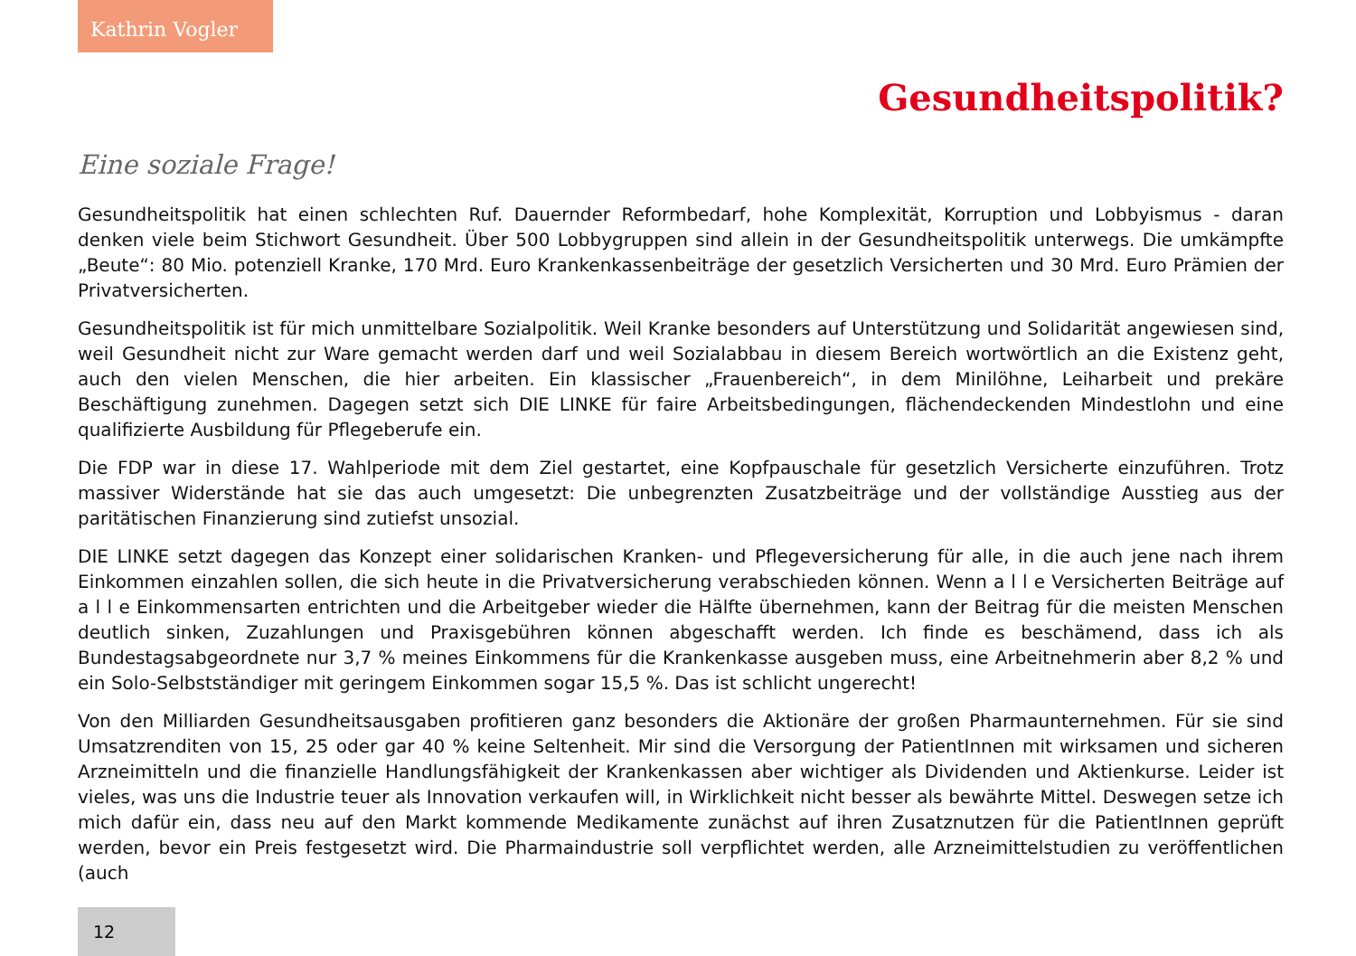Kathrin Vogler
Gesundheitspolitik?
Eine soziale Frage!
Gesundheitspolitik hat einen schlechten Ruf. Dauernder Reformbedarf, hohe Komplexität, Korruption und Lobbyismus - daran denken viele beim Stichwort Gesundheit. Über 500 Lobbygruppen sind allein in der Gesundheitspolitik unterwegs. Die umkämpfte „Beute“: 80 Mio. potenziell Kranke, 170 Mrd. Euro Krankenkassenbeiträge der gesetzlich Versicherten und 30 Mrd. Euro Prämien der Privatversicherten.
Gesundheitspolitik ist für mich unmittelbare Sozialpolitik. Weil Kranke besonders auf Unterstützung und Solidarität angewiesen sind, weil Gesundheit nicht zur Ware gemacht werden darf und weil Sozialabbau in diesem Bereich wortwörtlich an die Existenz geht, auch den vielen Menschen, die hier arbeiten. Ein klassischer „Frauenbereich“, in dem Minilöhne, Leiharbeit und prekäre Beschäftigung zunehmen. Dagegen setzt sich DIE LINKE für faire Arbeitsbedingungen, flächendeckenden Mindestlohn und eine qualifizierte Ausbildung für Pflegeberufe ein.
Die FDP war in diese 17. Wahlperiode mit dem Ziel gestartet, eine Kopfpauschale für gesetzlich Versicherte einzuführen. Trotz massiver Widerstände hat sie das auch umgesetzt: Die unbegrenzten Zusatzbeiträge und der vollständige Ausstieg aus der paritätischen Finanzierung sind zutiefst unsozial.
DIE LINKE setzt dagegen das Konzept einer solidarischen Kranken- und Pflegeversicherung für alle, in die auch jene nach ihrem Einkommen einzahlen sollen, die sich heute in die Privatversicherung verabschieden können. Wenn a l l e Versicherten Beiträge auf a l l e Einkommensarten entrichten und die Arbeitgeber wieder die Hälfte übernehmen, kann der Beitrag für die meisten Menschen deutlich sinken, Zuzahlungen und Praxisgebühren können abgeschafft werden. Ich finde es beschämend, dass ich als Bundestagsabgeordnete nur 3,7 % meines Einkommens für die Krankenkasse ausgeben muss, eine Arbeitnehmerin aber 8,2 % und ein Solo-Selbstständiger mit geringem Einkommen sogar 15,5 %. Das ist schlicht ungerecht!
Von den Milliarden Gesundheitsausgaben profitieren ganz besonders die Aktionäre der großen Pharmaunternehmen. Für sie sind Umsatzrenditen von 15, 25 oder gar 40 % keine Seltenheit. Mir sind die Versorgung der PatientInnen mit wirksamen und sicheren Arzneimitteln und die finanzielle Handlungsfähigkeit der Krankenkassen aber wichtiger als Dividenden und Aktienkurse. Leider ist vieles, was uns die Industrie teuer als Innovation verkaufen will, in Wirklichkeit nicht besser als bewährte Mittel. Deswegen setze ich mich dafür ein, dass neu auf den Markt kommende Medikamente zunächst auf ihren Zusatznutzen für die PatientInnen geprüft werden, bevor ein Preis festgesetzt wird. Die Pharmaindustrie soll verpflichtet werden, alle Arzneimittelstudien zu veröffentlichen (auch
12